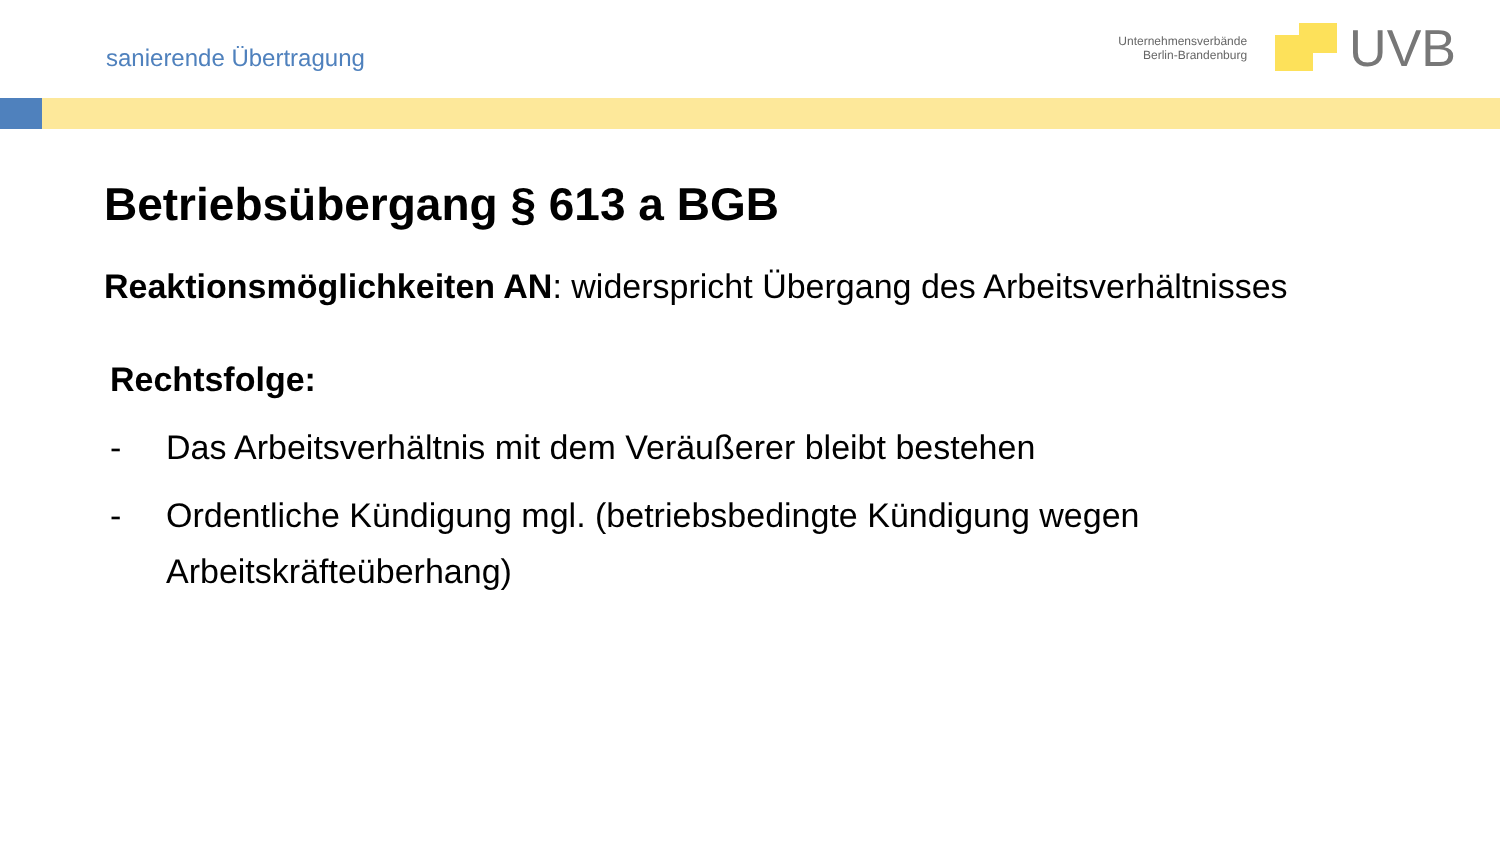sanierende Übertragung
Unternehmensverbände
Berlin-Brandenburg
UVB
Betriebsübergang § 613 a BGB
Reaktionsmöglichkeiten AN: widerspricht Übergang des Arbeitsverhältnisses
Rechtsfolge:
- Das Arbeitsverhältnis mit dem Veräußerer bleibt bestehen
- Ordentliche Kündigung mgl. (betriebsbedingte Kündigung wegen Arbeitskräfteüberhang)